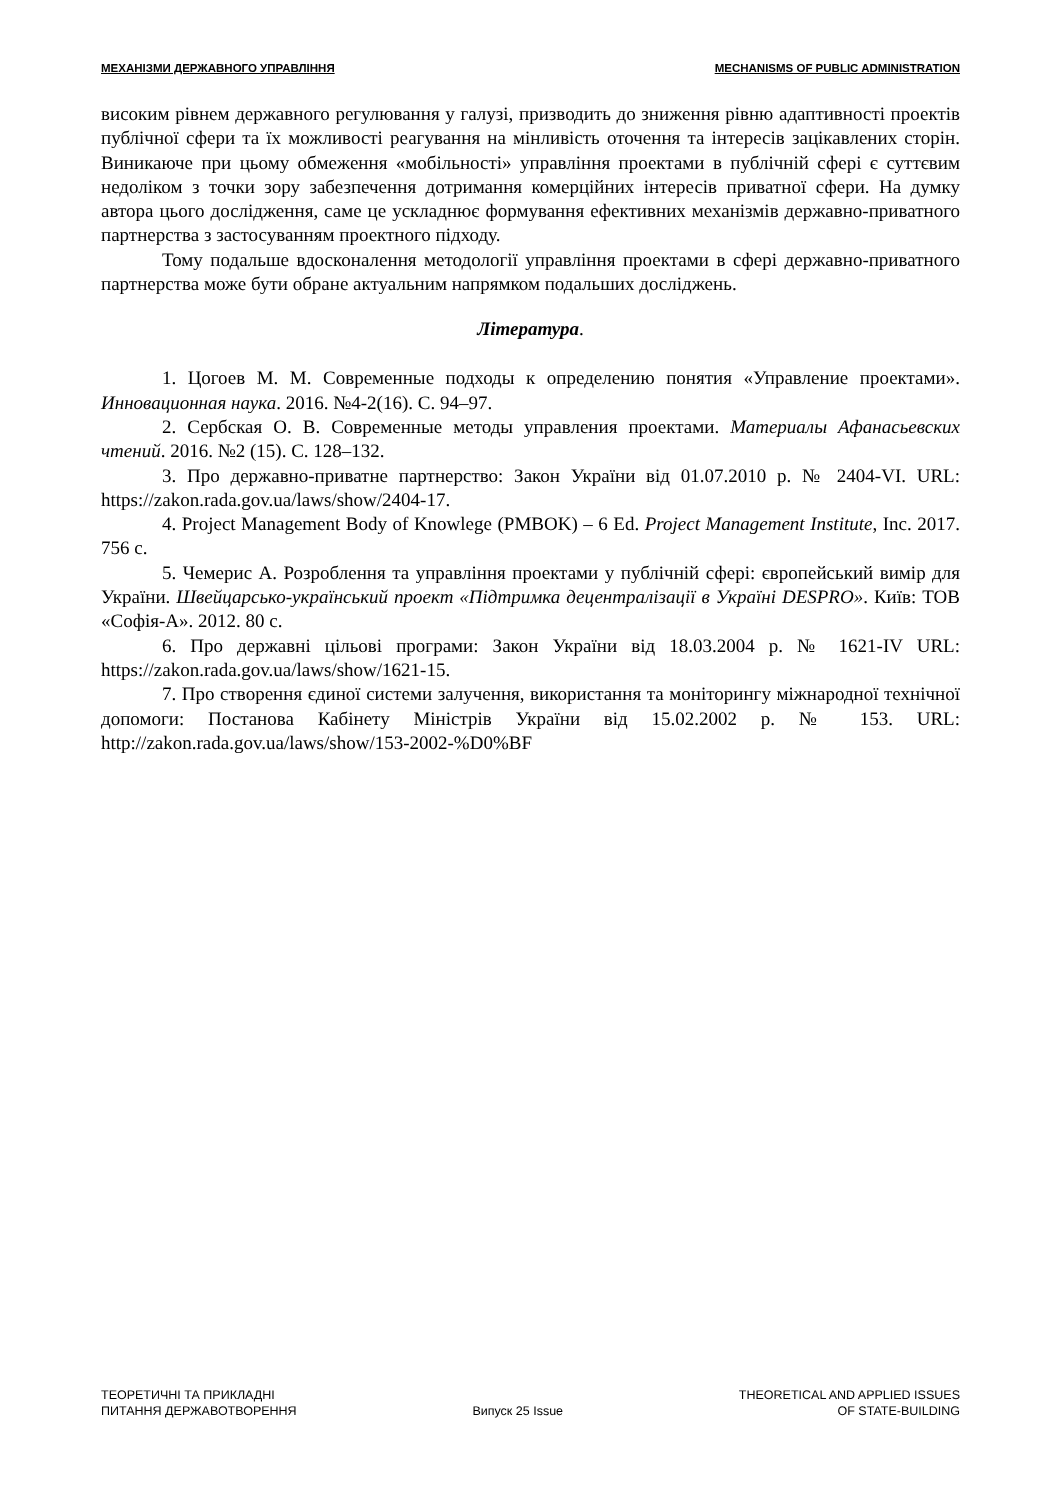МЕХАНІЗМИ ДЕРЖАВНОГО УПРАВЛІННЯ MECHANISMS OF PUBLIC ADMINISTRATION
високим рівнем державного регулювання у галузі, призводить до зниження рівню адаптивності проектів публічної сфери та їх можливості реагування на мінливість оточення та інтересів зацікавлених сторін. Виникаюче при цьому обмеження «мобільності» управління проектами в публічній сфері є суттєвим недоліком з точки зору забезпечення дотримання комерційних інтересів приватної сфери. На думку автора цього дослідження, саме це ускладнює формування ефективних механізмів державно-приватного партнерства з застосуванням проектного підходу.
Тому подальше вдосконалення методології управління проектами в сфері державно-приватного партнерства може бути обране актуальним напрямком подальших досліджень.
Література.
1. Цогоев М. М. Современные подходы к определению понятия «Управление проектами». Инновационная наука. 2016. №4-2(16). С. 94–97.
2. Сербская О. В. Современные методы управления проектами. Материалы Афанасьевских чтений. 2016. №2 (15). С. 128–132.
3. Про державно-приватне партнерство: Закон України від 01.07.2010 р. № 2404-VI. URL: https://zakon.rada.gov.ua/laws/show/2404-17.
4. Project Management Body of Knowlege (PMBOK) – 6 Ed. Project Management Institute, Inc. 2017. 756 с.
5. Чемерис А. Розроблення та управління проектами у публічній сфері: європейський вимір для України. Швейцарсько-український проект «Підтримка децентралізації в Україні DESPRO». Київ: ТОВ «Софія-А». 2012. 80 с.
6. Про державні цільові програми: Закон України від 18.03.2004 р. № 1621-IV URL: https://zakon.rada.gov.ua/laws/show/1621-15.
7. Про створення єдиної системи залучення, використання та моніторингу міжнародної технічної допомоги: Постанова Кабінету Міністрів України від 15.02.2002 р. № 153. URL: http://zakon.rada.gov.ua/laws/show/153-2002-%D0%BF
ТЕОРЕТИЧНІ ТА ПРИКЛАДНІ
ПИТАННЯ ДЕРЖАВОТВОРЕННЯ
Випуск 25 Issue
THEORETICAL AND APPLIED ISSUES
OF STATE-BUILDING